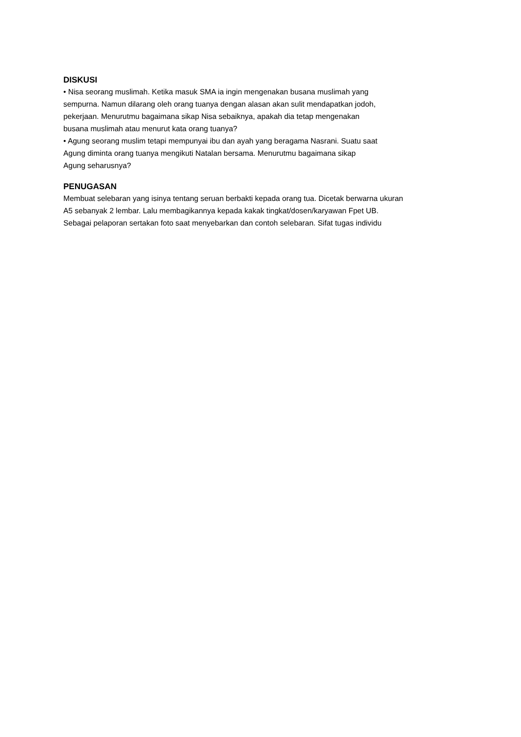DISKUSI
• Nisa seorang muslimah. Ketika masuk SMA ia ingin mengenakan busana muslimah yang
sempurna. Namun dilarang oleh orang tuanya dengan alasan akan sulit mendapatkan jodoh,
pekerjaan. Menurutmu bagaimana sikap Nisa sebaiknya, apakah dia tetap mengenakan
busana muslimah atau menurut kata orang tuanya?
• Agung seorang muslim tetapi mempunyai ibu dan ayah yang beragama Nasrani. Suatu saat
Agung diminta orang tuanya mengikuti Natalan bersama. Menurutmu bagaimana sikap
Agung seharusnya?
PENUGASAN
Membuat selebaran yang isinya tentang seruan berbakti kepada orang tua. Dicetak berwarna ukuran
A5 sebanyak 2 lembar. Lalu membagikannya kepada kakak tingkat/dosen/karyawan Fpet UB.
Sebagai pelaporan sertakan foto saat menyebarkan dan contoh selebaran. Sifat tugas individu